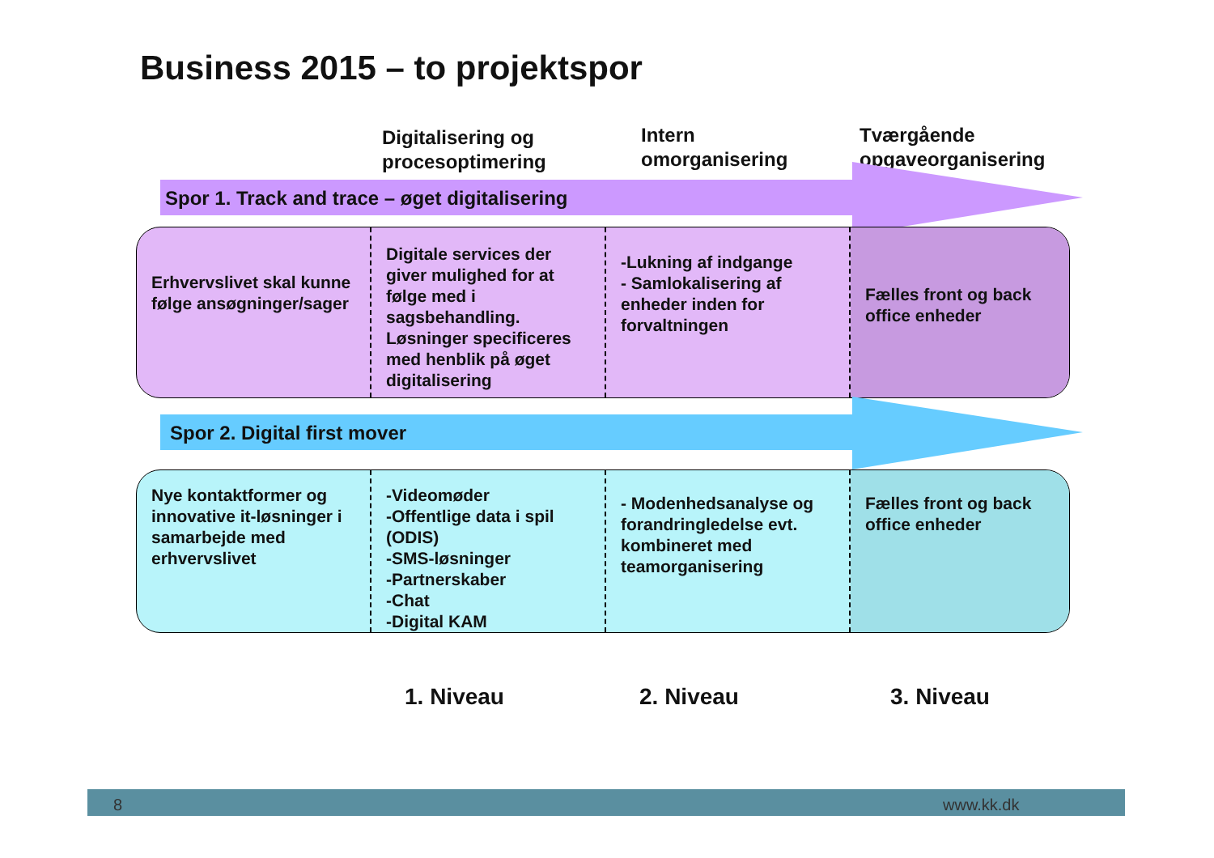Business 2015 – to projektspor
Digitalisering og
procesoptimering
Intern
omorganisering
Tværgående
opgaveorganisering
Spor 1. Track and trace – øget digitalisering
Erhvervslivet skal kunne følge ansøgninger/sager
Digitale services der giver mulighed for at følge med i sagsbehandling. Løsninger specificeres med henblik på øget digitalisering
-Lukning af indgange
- Samlokalisering af enheder inden for forvaltningen
Fælles front og back office enheder
Spor 2. Digital first mover
Nye kontaktformer og innovative it-løsninger i samarbejde med erhvervslivet
-Videomøder
-Offentlige data i spil (ODIS)
-SMS-løsninger
-Partnerskaber
-Chat
-Digital KAM
- Modenhedsanalyse og forandringledelse evt. kombineret med teamorganisering
Fælles front og back office enheder
1. Niveau 2. Niveau 3. Niveau
8 www.kk.dk